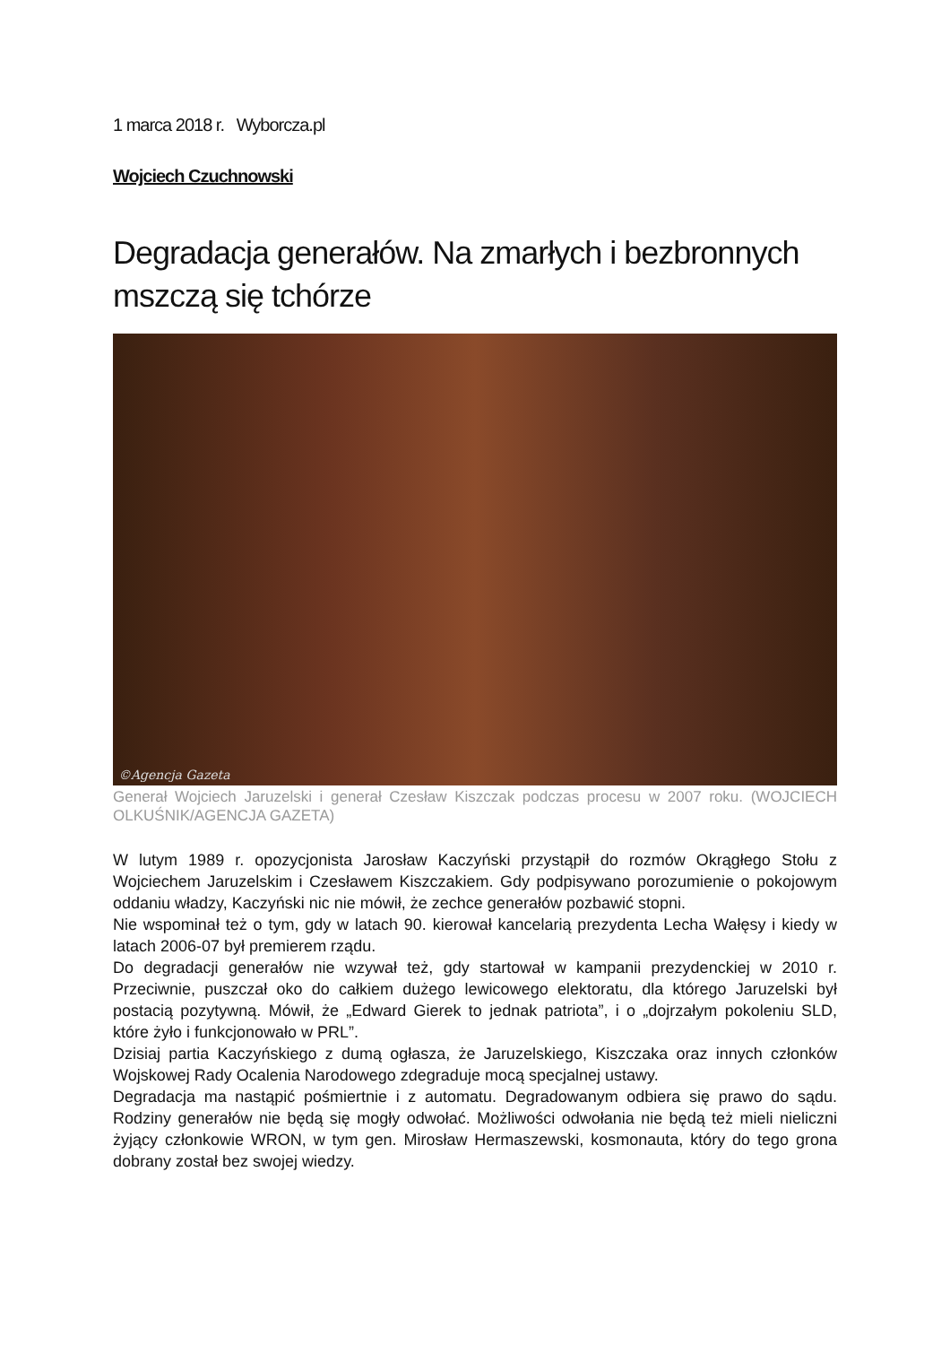1 marca 2018 r. Wyborcza.pl
Wojciech Czuchnowski
Degradacja generałów. Na zmarłych i bezbronnych mszczą się tchórze
©Agencja Gazeta
Generał Wojciech Jaruzelski i generał Czesław Kiszczak podczas procesu w 2007 roku. (WOJCIECH OLKUŚNIK/AGENCJA GAZETA)
W lutym 1989 r. opozycjonista Jarosław Kaczyński przystąpił do rozmów Okrągłego Stołu z Wojciechem Jaruzelskim i Czesławem Kiszczakiem. Gdy podpisywano porozumienie o pokojowym oddaniu władzy, Kaczyński nic nie mówił, że zechce generałów pozbawić stopni.
Nie wspominał też o tym, gdy w latach 90. kierował kancelarią prezydenta Lecha Wałęsy i kiedy w latach 2006-07 był premierem rządu.
Do degradacji generałów nie wzywał też, gdy startował w kampanii prezydenckiej w 2010 r. Przeciwnie, puszczał oko do całkiem dużego lewicowego elektoratu, dla którego Jaruzelski był postacią pozytywną. Mówił, że „Edward Gierek to jednak patriota”, i o „dojrzałym pokoleniu SLD, które żyło i funkcjonowało w PRL”.
Dzisiaj partia Kaczyńskiego z dumą ogłasza, że Jaruzelskiego, Kiszczaka oraz innych członków Wojskowej Rady Ocalenia Narodowego zdegraduje mocą specjalnej ustawy.
Degradacja ma nastąpić pośmiertnie i z automatu. Degradowanym odbiera się prawo do sądu. Rodziny generałów nie będą się mogły odwołać. Możliwości odwołania nie będą też mieli nieliczni żyjący członkowie WRON, w tym gen. Mirosław Hermaszewski, kosmonauta, który do tego grona dobrany został bez swojej wiedzy.